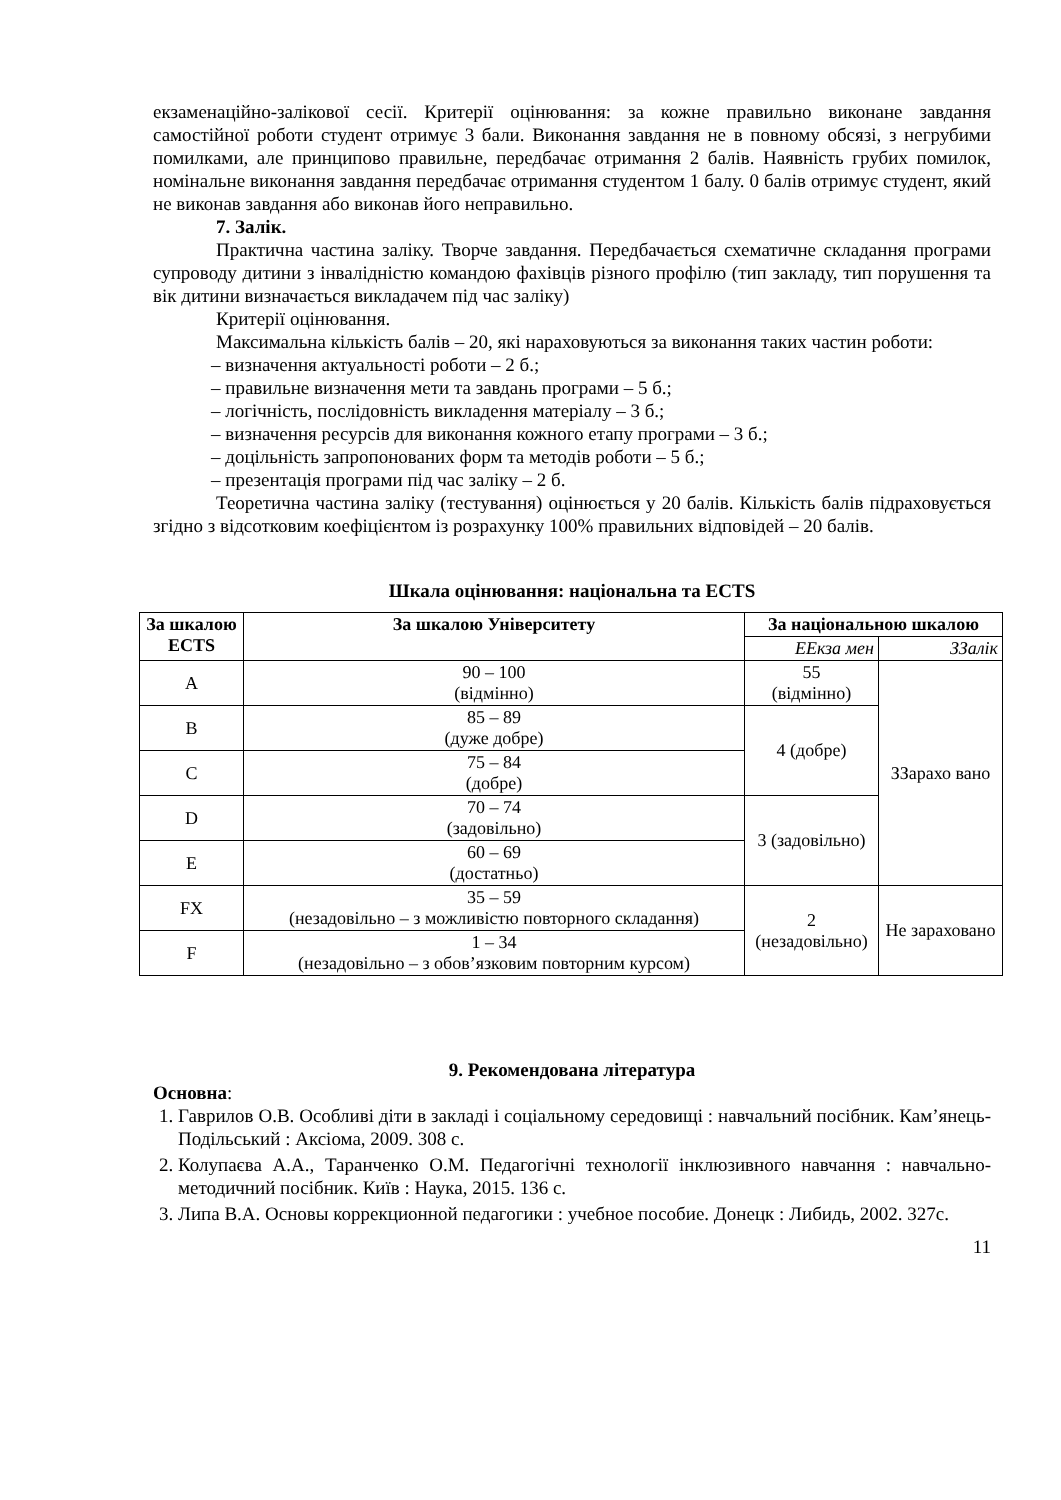екзаменаційно-залікової сесії. Критерії оцінювання: за кожне правильно виконане завдання самостійної роботи студент отримує 3 бали. Виконання завдання не в повному обсязі, з негрубими помилками, але принципово правильне, передбачає отримання 2 балів. Наявність грубих помилок, номінальне виконання завдання передбачає отримання студентом 1 балу. 0 балів отримує студент, який не виконав завдання або виконав його неправильно.
7. Залік.
Практична частина заліку. Творче завдання. Передбачається схематичне складання програми супроводу дитини з інвалідністю командою фахівців різного профілю (тип закладу, тип порушення та вік дитини визначається викладачем під час заліку)
Критерії оцінювання.
Максимальна кількість балів – 20, які нараховуються за виконання таких частин роботи:
– визначення актуальності роботи – 2 б.;
– правильне визначення мети та завдань програми – 5 б.;
– логічність, послідовність викладення матеріалу – 3 б.;
– визначення ресурсів для виконання кожного етапу програми – 3 б.;
– доцільність запропонованих форм та методів роботи – 5 б.;
– презентація програми під час заліку – 2 б.
Теоретична частина заліку (тестування) оцінюється у 20 балів. Кількість балів підраховується згідно з відсотковим коефіцієнтом із розрахунку 100% правильних відповідей – 20 балів.
Шкала оцінювання: національна та ECTS
| За шкалою ECTS | За шкалою Університету | За національною шкалою | |
| --- | --- | --- | --- |
| | | ЕЕкза мен | ЗЗалік |
| A | 90 – 100 (відмінно) | 55 (відмінно) | ЗЗарахо вано |
| B | 85 – 89 (дуже добре) | 4 (добре) | |
| C | 75 – 84 (добре) | | |
| D | 70 – 74 (задовільно) | 3 (задовільно) | |
| E | 60 – 69 (достатньо) | | |
| FX | 35 – 59 (незадовільно – з можливістю повторного складання) | 2 (незадовільно) | Не зараховано |
| F | 1 – 34 (незадовільно – з обов’язковим повторним курсом) | | |
9. Рекомендована література
Основна:
1. Гаврилов О.В. Особливі діти в закладі і соціальному середовищі : навчальний посібник. Кам’янець-Подільський : Аксіома, 2009. 308 с.
2. Колупаєва А.А., Таранченко О.М. Педагогічні технології інклюзивного навчання : навчально-методичний посібник. Київ : Наука, 2015. 136 с.
3. Липа В.А. Основы коррекционной педагогики : учебное пособие. Донецк : Либидь, 2002. 327с.
11